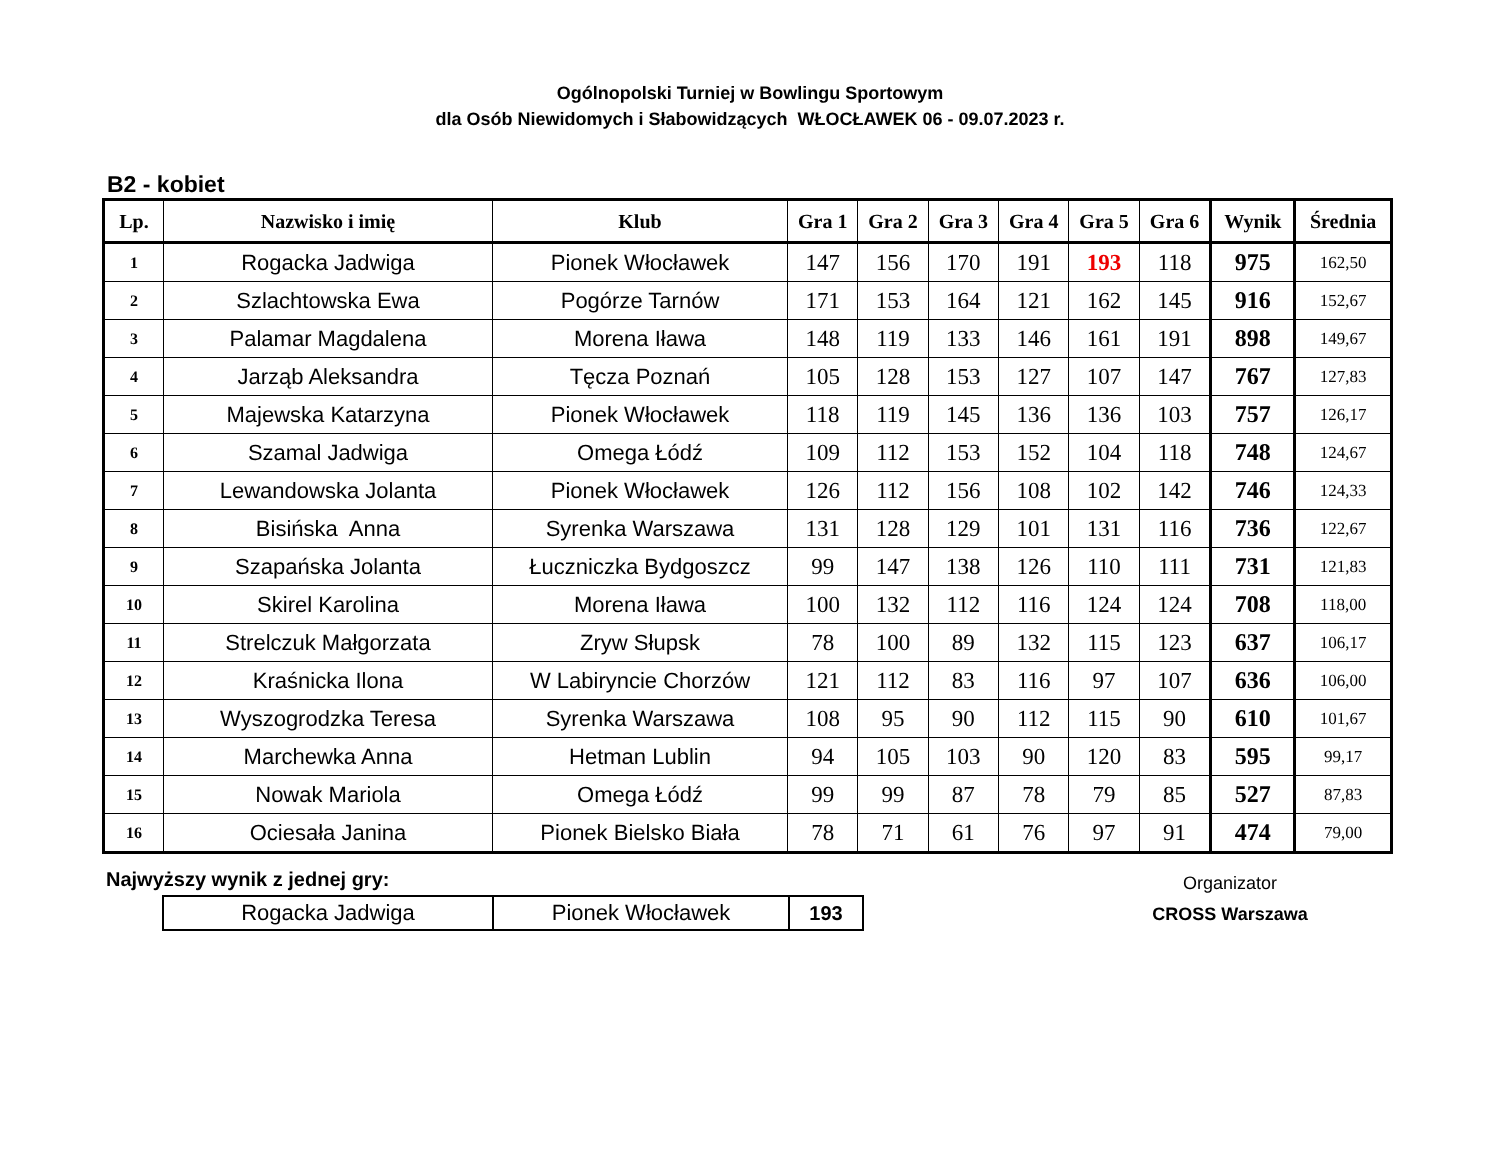Ogólnopolski Turniej w Bowlingu Sportowym
dla Osób Niewidomych i Słabowidzących WŁOCŁAWEK 06 - 09.07.2023 r.
B2 - kobiet
| Lp. | Nazwisko i imię | Klub | Gra 1 | Gra 2 | Gra 3 | Gra 4 | Gra 5 | Gra 6 | Wynik | Średnia |
| --- | --- | --- | --- | --- | --- | --- | --- | --- | --- | --- |
| 1 | Rogacka Jadwiga | Pionek Włocławek | 147 | 156 | 170 | 191 | 193 | 118 | 975 | 162,50 |
| 2 | Szlachtowska Ewa | Pogórze Tarnów | 171 | 153 | 164 | 121 | 162 | 145 | 916 | 152,67 |
| 3 | Palamar Magdalena | Morena Iława | 148 | 119 | 133 | 146 | 161 | 191 | 898 | 149,67 |
| 4 | Jarząb Aleksandra | Tęcza Poznań | 105 | 128 | 153 | 127 | 107 | 147 | 767 | 127,83 |
| 5 | Majewska Katarzyna | Pionek Włocławek | 118 | 119 | 145 | 136 | 136 | 103 | 757 | 126,17 |
| 6 | Szamal Jadwiga | Omega Łódź | 109 | 112 | 153 | 152 | 104 | 118 | 748 | 124,67 |
| 7 | Lewandowska Jolanta | Pionek Włocławek | 126 | 112 | 156 | 108 | 102 | 142 | 746 | 124,33 |
| 8 | Bisińska Anna | Syrenka Warszawa | 131 | 128 | 129 | 101 | 131 | 116 | 736 | 122,67 |
| 9 | Szapańska Jolanta | Łuczniczka Bydgoszcz | 99 | 147 | 138 | 126 | 110 | 111 | 731 | 121,83 |
| 10 | Skirel Karolina | Morena Iława | 100 | 132 | 112 | 116 | 124 | 124 | 708 | 118,00 |
| 11 | Strelczuk Małgorzata | Zryw Słupsk | 78 | 100 | 89 | 132 | 115 | 123 | 637 | 106,17 |
| 12 | Kraśnicka Ilona | W Labiryncie Chorzów | 121 | 112 | 83 | 116 | 97 | 107 | 636 | 106,00 |
| 13 | Wyszogrodzka Teresa | Syrenka Warszawa | 108 | 95 | 90 | 112 | 115 | 90 | 610 | 101,67 |
| 14 | Marchewka Anna | Hetman Lublin | 94 | 105 | 103 | 90 | 120 | 83 | 595 | 99,17 |
| 15 | Nowak Mariola | Omega Łódź | 99 | 99 | 87 | 78 | 79 | 85 | 527 | 87,83 |
| 16 | Ociesała Janina | Pionek Bielsko Biała | 78 | 71 | 61 | 76 | 97 | 91 | 474 | 79,00 |
Najwyższy wynik z jednej gry:
| Rogacka Jadwiga | Pionek Włocławek | 193 |
Organizator
CROSS Warszawa